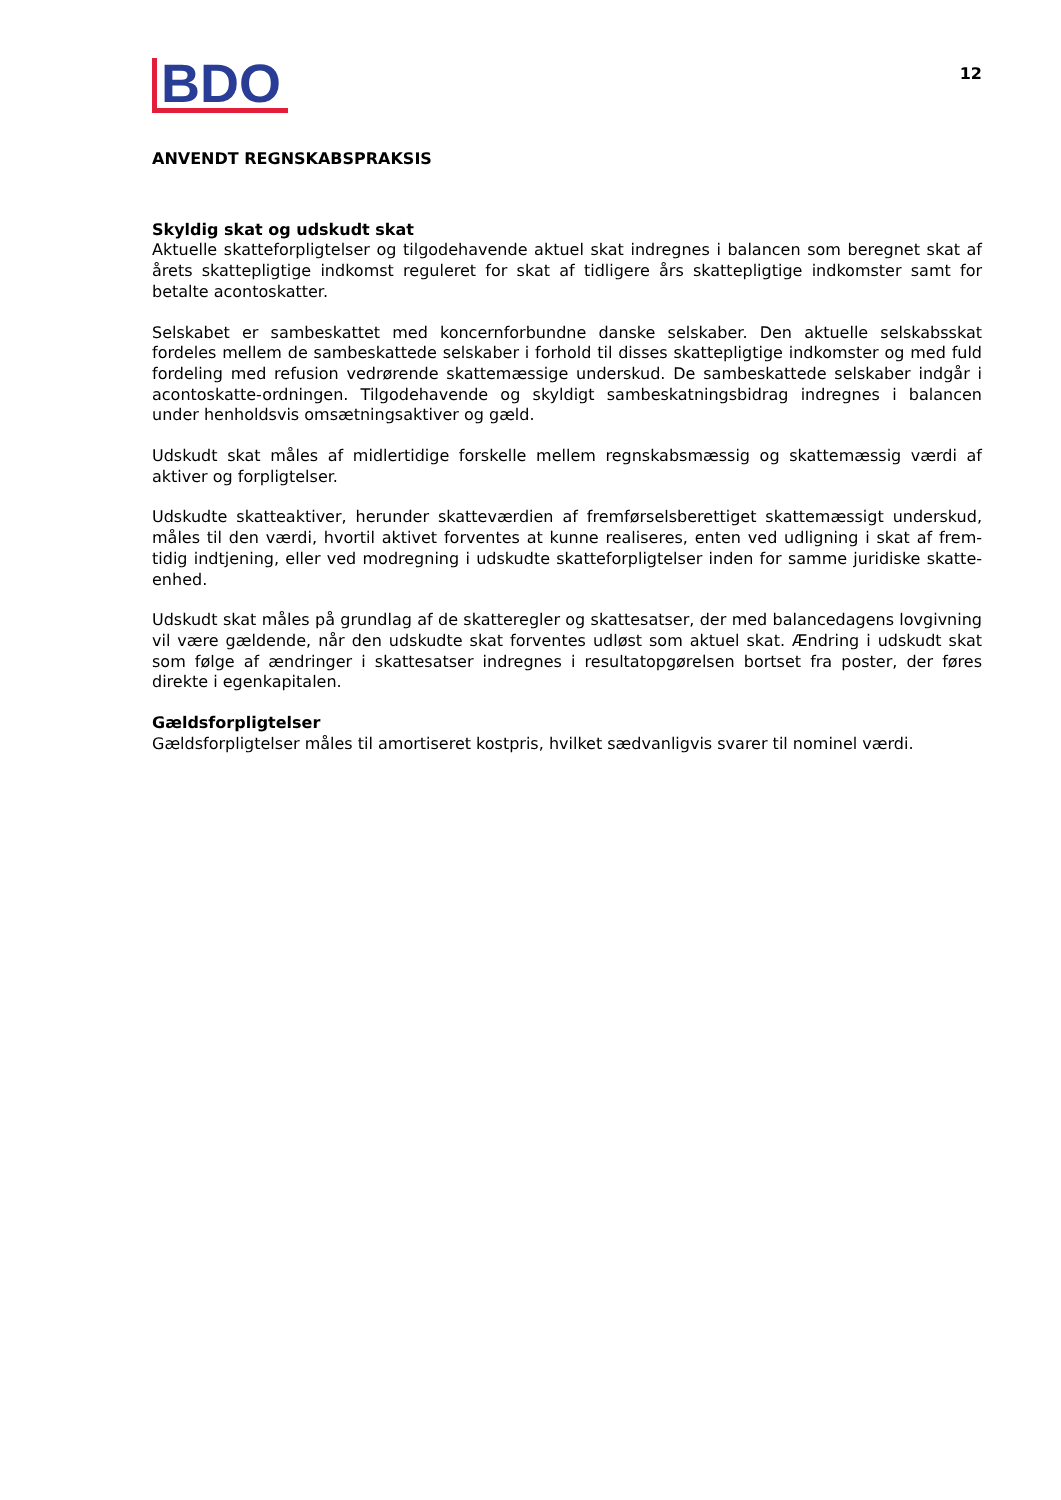BDO
12
ANVENDT REGNSKABSPRAKSIS
Skyldig skat og udskudt skat
Aktuelle skatteforpligtelser og tilgodehavende aktuel skat indregnes i balancen som beregnet skat af årets skattepligtige indkomst reguleret for skat af tidligere års skattepligtige indkomster samt for betalte acontoskatter.
Selskabet er sambeskattet med koncernforbundne danske selskaber. Den aktuelle selskabsskat fordeles mellem de sambeskattede selskaber i forhold til disses skattepligtige indkomster og med fuld fordeling med refusion vedrørende skattemæssige underskud. De sambeskattede selskaber indgår i acontoskatte-ordningen. Tilgodehavende og skyldigt sambeskatningsbidrag indregnes i balancen under henholdsvis omsætningsaktiver og gæld.
Udskudt skat måles af midlertidige forskelle mellem regnskabsmæssig og skattemæssig værdi af aktiver og forpligtelser.
Udskudte skatteaktiver, herunder skatteværdien af fremførselsberettiget skattemæssigt underskud, måles til den værdi, hvortil aktivet forventes at kunne realiseres, enten ved udligning i skat af frem-tidig indtjening, eller ved modregning i udskudte skatteforpligtelser inden for samme juridiske skatte-enhed.
Udskudt skat måles på grundlag af de skatteregler og skattesatser, der med balancedagens lovgivning vil være gældende, når den udskudte skat forventes udløst som aktuel skat. Ændring i udskudt skat som følge af ændringer i skattesatser indregnes i resultatopgørelsen bortset fra poster, der føres direkte i egenkapitalen.
Gældsforpligtelser
Gældsforpligtelser måles til amortiseret kostpris, hvilket sædvanligvis svarer til nominel værdi.